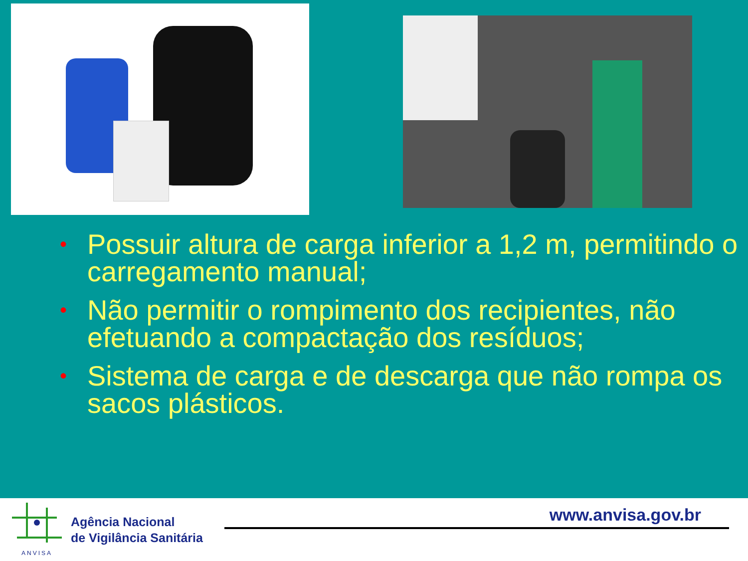• Possuir altura de carga inferior a 1,2 m, permitindo o carregamento manual;
• Não permitir o rompimento dos recipientes, não efetuando a compactação dos resíduos;
• Sistema de carga e de descarga que não rompa os sacos plásticos.
ANVISA
Agência Nacional
de Vigilância Sanitária
www.anvisa.gov.br